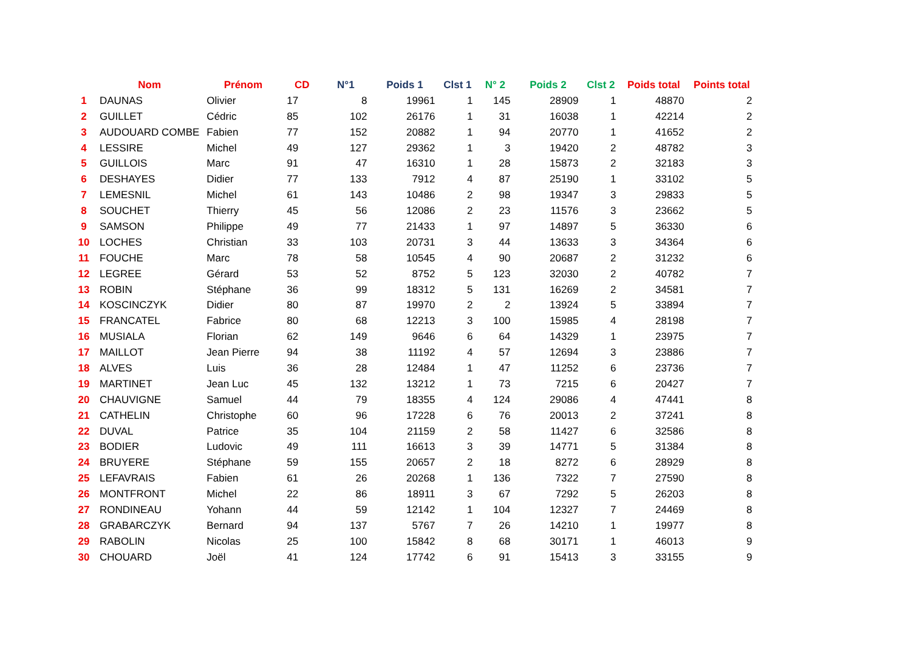| | Nom | Prénom | CD | N°1 | Poids 1 | Clst 1 | N° 2 | Poids 2 | Clst 2 | Poids total | Points total |
| --- | --- | --- | --- | --- | --- | --- | --- | --- | --- | --- | --- |
| 1 | DAUNAS | Olivier | 17 | 8 | 19961 | 1 | 145 | 28909 | 1 | 48870 | 2 |
| 2 | GUILLET | Cédric | 85 | 102 | 26176 | 1 | 31 | 16038 | 1 | 42214 | 2 |
| 3 | AUDOUARD COMBE | Fabien | 77 | 152 | 20882 | 1 | 94 | 20770 | 1 | 41652 | 2 |
| 4 | LESSIRE | Michel | 49 | 127 | 29362 | 1 | 3 | 19420 | 2 | 48782 | 3 |
| 5 | GUILLOIS | Marc | 91 | 47 | 16310 | 1 | 28 | 15873 | 2 | 32183 | 3 |
| 6 | DESHAYES | Didier | 77 | 133 | 7912 | 4 | 87 | 25190 | 1 | 33102 | 5 |
| 7 | LEMESNIL | Michel | 61 | 143 | 10486 | 2 | 98 | 19347 | 3 | 29833 | 5 |
| 8 | SOUCHET | Thierry | 45 | 56 | 12086 | 2 | 23 | 11576 | 3 | 23662 | 5 |
| 9 | SAMSON | Philippe | 49 | 77 | 21433 | 1 | 97 | 14897 | 5 | 36330 | 6 |
| 10 | LOCHES | Christian | 33 | 103 | 20731 | 3 | 44 | 13633 | 3 | 34364 | 6 |
| 11 | FOUCHE | Marc | 78 | 58 | 10545 | 4 | 90 | 20687 | 2 | 31232 | 6 |
| 12 | LEGREE | Gérard | 53 | 52 | 8752 | 5 | 123 | 32030 | 2 | 40782 | 7 |
| 13 | ROBIN | Stéphane | 36 | 99 | 18312 | 5 | 131 | 16269 | 2 | 34581 | 7 |
| 14 | KOSCINCZYK | Didier | 80 | 87 | 19970 | 2 | 2 | 13924 | 5 | 33894 | 7 |
| 15 | FRANCATEL | Fabrice | 80 | 68 | 12213 | 3 | 100 | 15985 | 4 | 28198 | 7 |
| 16 | MUSIALA | Florian | 62 | 149 | 9646 | 6 | 64 | 14329 | 1 | 23975 | 7 |
| 17 | MAILLOT | Jean Pierre | 94 | 38 | 11192 | 4 | 57 | 12694 | 3 | 23886 | 7 |
| 18 | ALVES | Luis | 36 | 28 | 12484 | 1 | 47 | 11252 | 6 | 23736 | 7 |
| 19 | MARTINET | Jean Luc | 45 | 132 | 13212 | 1 | 73 | 7215 | 6 | 20427 | 7 |
| 20 | CHAUVIGNE | Samuel | 44 | 79 | 18355 | 4 | 124 | 29086 | 4 | 47441 | 8 |
| 21 | CATHELIN | Christophe | 60 | 96 | 17228 | 6 | 76 | 20013 | 2 | 37241 | 8 |
| 22 | DUVAL | Patrice | 35 | 104 | 21159 | 2 | 58 | 11427 | 6 | 32586 | 8 |
| 23 | BODIER | Ludovic | 49 | 111 | 16613 | 3 | 39 | 14771 | 5 | 31384 | 8 |
| 24 | BRUYERE | Stéphane | 59 | 155 | 20657 | 2 | 18 | 8272 | 6 | 28929 | 8 |
| 25 | LEFAVRAIS | Fabien | 61 | 26 | 20268 | 1 | 136 | 7322 | 7 | 27590 | 8 |
| 26 | MONTFRONT | Michel | 22 | 86 | 18911 | 3 | 67 | 7292 | 5 | 26203 | 8 |
| 27 | RONDINEAU | Yohann | 44 | 59 | 12142 | 1 | 104 | 12327 | 7 | 24469 | 8 |
| 28 | GRABARCZYK | Bernard | 94 | 137 | 5767 | 7 | 26 | 14210 | 1 | 19977 | 8 |
| 29 | RABOLIN | Nicolas | 25 | 100 | 15842 | 8 | 68 | 30171 | 1 | 46013 | 9 |
| 30 | CHOUARD | Joël | 41 | 124 | 17742 | 6 | 91 | 15413 | 3 | 33155 | 9 |